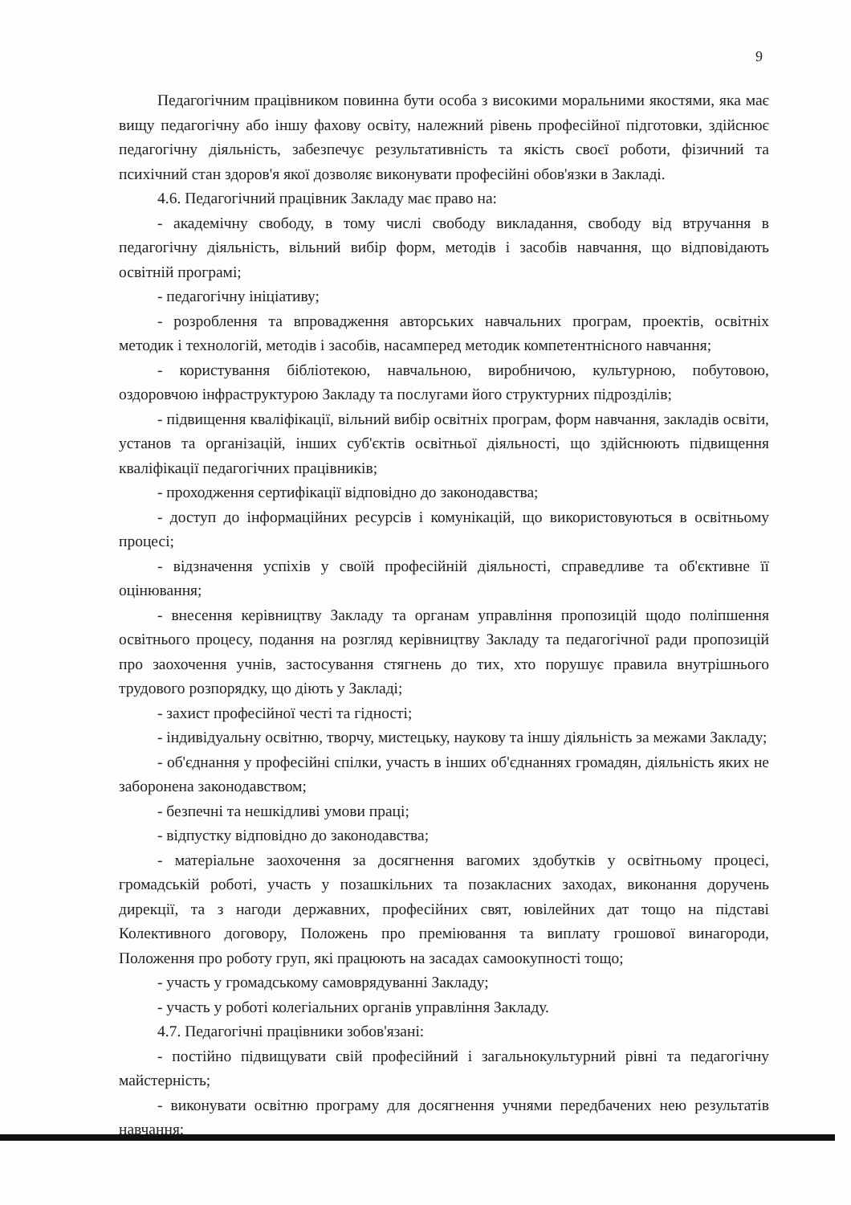9
Педагогічним працівником повинна бути особа з високими моральними якостями, яка має вищу педагогічну або іншу фахову освіту, належний рівень професійної підготовки, здійснює педагогічну діяльність, забезпечує результативність та якість своєї роботи, фізичний та психічний стан здоров'я якої дозволяє виконувати професійні обов'язки в Закладі.
4.6. Педагогічний працівник Закладу має право на:
- академічну свободу, в тому числі свободу викладання, свободу від втручання в педагогічну діяльність, вільний вибір форм, методів і засобів навчання, що відповідають освітній програмі;
- педагогічну ініціативу;
- розроблення та впровадження авторських навчальних програм, проектів, освітніх методик і технологій, методів і засобів, насамперед методик компетентнісного навчання;
- користування бібліотекою, навчальною, виробничою, культурною, побутовою, оздоровчою інфраструктурою Закладу та послугами його структурних підрозділів;
- підвищення кваліфікації, вільний вибір освітніх програм, форм навчання, закладів освіти, установ та організацій, інших суб'єктів освітньої діяльності, що здійснюють підвищення кваліфікації педагогічних працівників;
- проходження сертифікації відповідно до законодавства;
- доступ до інформаційних ресурсів і комунікацій, що використовуються в освітньому процесі;
- відзначення успіхів у своїй професійній діяльності, справедливе та об'єктивне її оцінювання;
- внесення керівництву Закладу та органам управління пропозицій щодо поліпшення освітнього процесу, подання на розгляд керівництву Закладу та педагогічної ради пропозицій про заохочення учнів, застосування стягнень до тих, хто порушує правила внутрішнього трудового розпорядку, що діють у Закладі;
- захист професійної честі та гідності;
- індивідуальну освітню, творчу, мистецьку, наукову та іншу діяльність за межами Закладу;
- об'єднання у професійні спілки, участь в інших об'єднаннях громадян, діяльність яких не заборонена законодавством;
- безпечні та нешкідливі умови праці;
- відпустку відповідно до законодавства;
- матеріальне заохочення за досягнення вагомих здобутків у освітньому процесі, громадській роботі, участь у позашкільних та позакласних заходах, виконання доручень дирекції, та з нагоди державних, професійних свят, ювілейних дат тощо на підставі Колективного договору, Положень про преміювання та виплату грошової винагороди, Положення про роботу груп, які працюють на засадах самоокупності тощо;
- участь у громадському самоврядуванні Закладу;
- участь у роботі колегіальних органів управління Закладу.
4.7. Педагогічні працівники зобов'язані:
- постійно підвищувати свій професійний і загальнокультурний рівні та педагогічну майстерність;
- виконувати освітню програму для досягнення учнями передбачених нею результатів навчання;